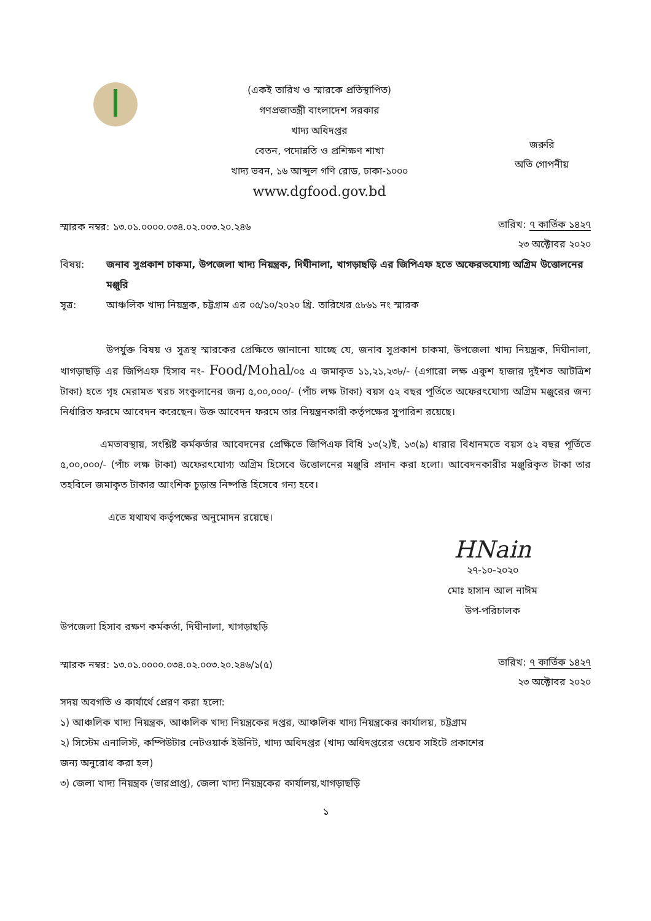(একই তারিখ ও স্মারকে প্রতিস্থাপিত)
গণপ্রজাতন্ত্রী বাংলাদেশ সরকার
খাদ্য অধিদপ্তর
বেতন, পদোন্নতি ও প্রশিক্ষণ শাখা
খাদ্য ভবন, ১৬ আব্দুল গণি রোড, ঢাকা-১০০০
www.dgfood.gov.bd
জরুরি
অতি গোপনীয়
স্মারক নম্বর: ১৩.০১.০০০০.০৩৪.০২.০০৩.২০.২৪৬
তারিখ: ৭ কার্তিক ১৪২৭
২৩ অক্টোবর ২০২০
বিষয়: জনাব সুপ্রকাশ চাকমা, উপজেলা খাদ্য নিয়ন্ত্রক, দিঘীনালা, খাগড়াছড়ি এর জিপিএফ হতে অফেরতযোগ্য অগ্রিম উত্তোলনের মঞ্জুরি
সূত্র: আঞ্চলিক খাদ্য নিয়ন্ত্রক, চট্টগ্রাম এর ০৫/১০/২০২০ খ্রি. তারিখের ৫৮৬১ নং স্মারক
উপর্যুক্ত বিষয় ও সূত্রস্থ স্মারকের প্রেক্ষিতে জানানো যাচ্ছে যে, জনাব সুপ্রকাশ চাকমা, উপজেলা খাদ্য নিয়ন্ত্রক, দিঘীনালা, খাগড়াছড়ি এর জিপিএফ হিসাব নং- Food/Mohal/০৫ এ জমাকৃত ১১,২১,২৩৮/- (এগারো লক্ষ একুশ হাজার দুইশত আটত্রিশ টাকা) হতে গৃহ মেরামত খরচ সংকুলানের জন্য ৫,০০,০০০/- (পাঁচ লক্ষ টাকা) বয়স ৫২ বছর পূর্তিতে অফেরৎযোগ্য অগ্রিম মঞ্জুরের জন্য নির্ধারিত ফরমে আবেদন করেছেন। উক্ত আবেদন ফরমে তার নিয়ন্ত্রনকারী কর্তৃপক্ষের সুপারিশ রয়েছে।
এমতাবস্থায়, সংশ্লিষ্ট কর্মকর্তার আবেদনের প্রেক্ষিতে জিপিএফ বিধি ১৩(২)ই, ১৩(৯) ধারার বিধানমতে বয়স ৫২ বছর পূর্তিতে ৫,০০,০০০/- (পাঁচ লক্ষ টাকা) অফেরৎযোগ্য অগ্রিম হিসেবে উত্তোলনের মঞ্জুরি প্রদান করা হলো। আবেদনকারীর মঞ্জুরিকৃত টাকা তার তহবিলে জমাকৃত টাকার আংশিক চূড়ান্ত নিষ্পত্তি হিসেবে গন্য হবে।
এতে যথাযথ কর্তৃপক্ষের অনুমোদন রয়েছে।
HNain
২৭-১০-২০২০
মোঃ হাসান আল নাঈম
উপ-পরিচালক
উপজেলা হিসাব রক্ষণ কর্মকর্তা, দিঘীনালা, খাগড়াছড়ি
স্মারক নম্বর: ১৩.০১.০০০০.০৩৪.০২.০০৩.২০.২৪৬/১(৫)
তারিখ: ৭ কার্তিক ১৪২৭
২৩ অক্টোবর ২০২০
সদয় অবগতি ও কার্যার্থে প্রেরণ করা হলো:
১) আঞ্চলিক খাদ্য নিয়ন্ত্রক, আঞ্চলিক খাদ্য নিয়ন্ত্রকের দপ্তর, আঞ্চলিক খাদ্য নিয়ন্ত্রকের কার্যালয়, চট্টগ্রাম
২) সিস্টেম এনালিস্ট, কম্পিউটার নেটওয়ার্ক ইউনিট, খাদ্য অধিদপ্তর (খাদ্য অধিদপ্তরের ওয়েব সাইটে প্রকাশের
জন্য অনুরোধ করা হল)
৩) জেলা খাদ্য নিয়ন্ত্রক (ভারপ্রাপ্ত), জেলা খাদ্য নিয়ন্ত্রকের কার্যালয়,খাগড়াছড়ি
১